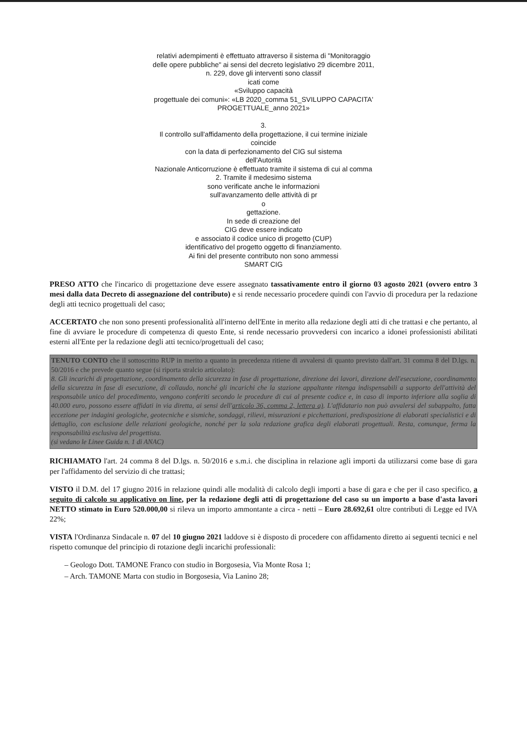relativi adempimenti è effettuato attraverso il sistema di "Monitoraggio
delle opere pubbliche" ai sensi del decreto legislativo 29 dicembre 2011,
n. 229, dove gli interventi sono classif
icati come
«Sviluppo capacità
progettuale dei comuni»: «LB 2020_comma 51_SVILUPPO CAPACITA'
PROGETTUALE_anno 2021»
3.
Il controllo sull'affidamento della progettazione, il cui termine iniziale
coincide
con la data di perfezionamento del CIG sul sistema
dell'Autorità
Nazionale Anticorruzione è effettuato tramite il sistema di cui al comma
2. Tramite il medesimo sistema
sono verificate anche le informazioni
sull'avanzamento delle attività di pr
o
gettazione.
In sede di creazione del
CIG deve essere indicato
e associato il codice unico di progetto (CUP)
identificativo del progetto oggetto di finanziamento.
Ai fini del presente contributo non sono ammessi
SMART CIG
PRESO ATTO che l'incarico di progettazione deve essere assegnato tassativamente entro il giorno 03 agosto 2021 (ovvero entro 3 mesi dalla data Decreto di assegnazione del contributo) e si rende necessario procedere quindi con l'avvio di procedura per la redazione degli atti tecnico progettuali del caso;
ACCERTATO che non sono presenti professionalità all'interno dell'Ente in merito alla redazione degli atti di che trattasi e che pertanto, al fine di avviare le procedure di competenza di questo Ente, si rende necessario provvedersi con incarico a idonei professionisti abilitati esterni all'Ente per la redazione degli atti tecnico/progettuali del caso;
TENUTO CONTO che il sottoscritto RUP in merito a quanto in precedenza ritiene di avvalersi di quanto previsto dall'art. 31 comma 8 del D.lgs. n. 50/2016 e che prevede quanto segue (si riporta stralcio articolato):
8. Gli incarichi di progettazione, coordinamento della sicurezza in fase di progettazione, direzione dei lavori, direzione dell'esecuzione, coordinamento della sicurezza in fase di esecuzione, di collaudo, nonché gli incarichi che la stazione appaltante ritenga indispensabili a supporto dell'attività del responsabile unico del procedimento, vengono conferiti secondo le procedure di cui al presente codice e, in caso di importo inferiore alla soglia di 40.000 euro, possono essere affidati in via diretta, ai sensi dell'articolo 36, comma 2, lettera a). L'affidatario non può avvalersi del subappalto, fatta eccezione per indagini geologiche, geotecniche e sismiche, sondaggi, rilievi, misurazioni e picchettazioni, predisposizione di elaborati specialistici e di dettaglio, con esclusione delle relazioni geologiche, nonché per la sola redazione grafica degli elaborati progettuali. Resta, comunque, ferma la responsabilità esclusiva del progettista.
(si vedano le Linee Guida n. 1 di ANAC)
RICHIAMATO l'art. 24 comma 8 del D.lgs. n. 50/2016 e s.m.i. che disciplina in relazione agli importi da utilizzarsi come base di gara per l'affidamento del servizio di che trattasi;
VISTO il D.M. del 17 giugno 2016 in relazione quindi alle modalità di calcolo degli importi a base di gara e che per il caso specifico, a seguito di calcolo su applicativo on line, per la redazione degli atti di progettazione del caso su un importo a base d'asta lavori NETTO stimato in Euro 520.000,00 si rileva un importo ammontante a circa - netti – Euro 28.692,61 oltre contributi di Legge ed IVA 22%;
VISTA l'Ordinanza Sindacale n. 07 del 10 giugno 2021 laddove si è disposto di procedere con affidamento diretto ai seguenti tecnici e nel rispetto comunque del principio di rotazione degli incarichi professionali:
– Geologo Dott. TAMONE Franco con studio in Borgosesia, Via Monte Rosa 1;
– Arch. TAMONE Marta con studio in Borgosesia, Via Lanino 28;